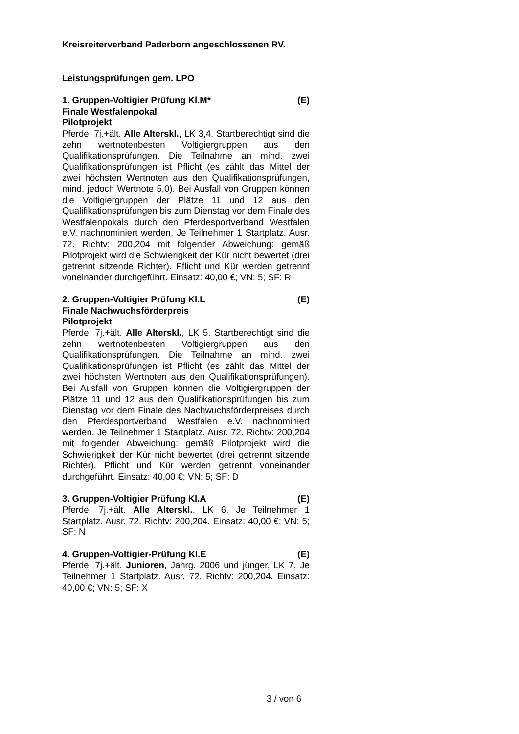Kreisreiterverband Paderborn angeschlossenen RV.
Leistungsprüfungen gem. LPO
1. Gruppen-Voltigier Prüfung Kl.M* (E)
Finale Westfalenpokal
Pilotprojekt
Pferde: 7j.+ält. Alle Alterskl., LK 3,4. Startberechtigt sind die zehn wertnotenbesten Voltigiergruppen aus den Qualifikationsprüfungen. Die Teilnahme an mind. zwei Qualifikationsprüfungen ist Pflicht (es zählt das Mittel der zwei höchsten Wertnoten aus den Qualifikationsprüfungen, mind. jedoch Wertnote 5,0). Bei Ausfall von Gruppen können die Voltigiergruppen der Plätze 11 und 12 aus den Qualifikationsprüfungen bis zum Dienstag vor dem Finale des Westfalenpokals durch den Pferdesportverband Westfalen e.V. nachnominiert werden. Je Teilnehmer 1 Startplatz. Ausr. 72. Richtv: 200,204 mit folgender Abweichung: gemäß Pilotprojekt wird die Schwierigkeit der Kür nicht bewertet (drei getrennt sitzende Richter). Pflicht und Kür werden getrennt voneinander durchgeführt. Einsatz: 40,00 €; VN: 5; SF: R
2. Gruppen-Voltigier Prüfung Kl.L (E)
Finale Nachwuchsförderpreis
Pilotprojekt
Pferde: 7j.+ält. Alle Alterskl., LK 5. Startberechtigt sind die zehn wertnotenbesten Voltigiergruppen aus den Qualifikationsprüfungen. Die Teilnahme an mind. zwei Qualifikationsprüfungen ist Pflicht (es zählt das Mittel der zwei höchsten Wertnoten aus den Qualifikationsprüfungen). Bei Ausfall von Gruppen können die Voltigiergruppen der Plätze 11 und 12 aus den Qualifikationsprüfungen bis zum Dienstag vor dem Finale des Nachwuchsförderpreises durch den Pferdesportverband Westfalen e.V. nachnominiert werden. Je Teilnehmer 1 Startplatz. Ausr. 72. Richtv: 200,204 mit folgender Abweichung: gemäß Pilotprojekt wird die Schwierigkeit der Kür nicht bewertet (drei getrennt sitzende Richter). Pflicht und Kür werden getrennt voneinander durchgeführt. Einsatz: 40,00 €; VN: 5; SF: D
3. Gruppen-Voltigier Prüfung Kl.A (E)
Pferde: 7j.+ält. Alle Alterskl., LK 6. Je Teilnehmer 1 Startplatz. Ausr. 72. Richtv: 200,204. Einsatz: 40,00 €; VN: 5; SF: N
4. Gruppen-Voltigier-Prüfung Kl.E (E)
Pferde: 7j.+ält. Junioren, Jahrg. 2006 und jünger, LK 7. Je Teilnehmer 1 Startplatz. Ausr. 72. Richtv: 200,204. Einsatz: 40,00 €; VN: 5; SF: X
3 / von 6